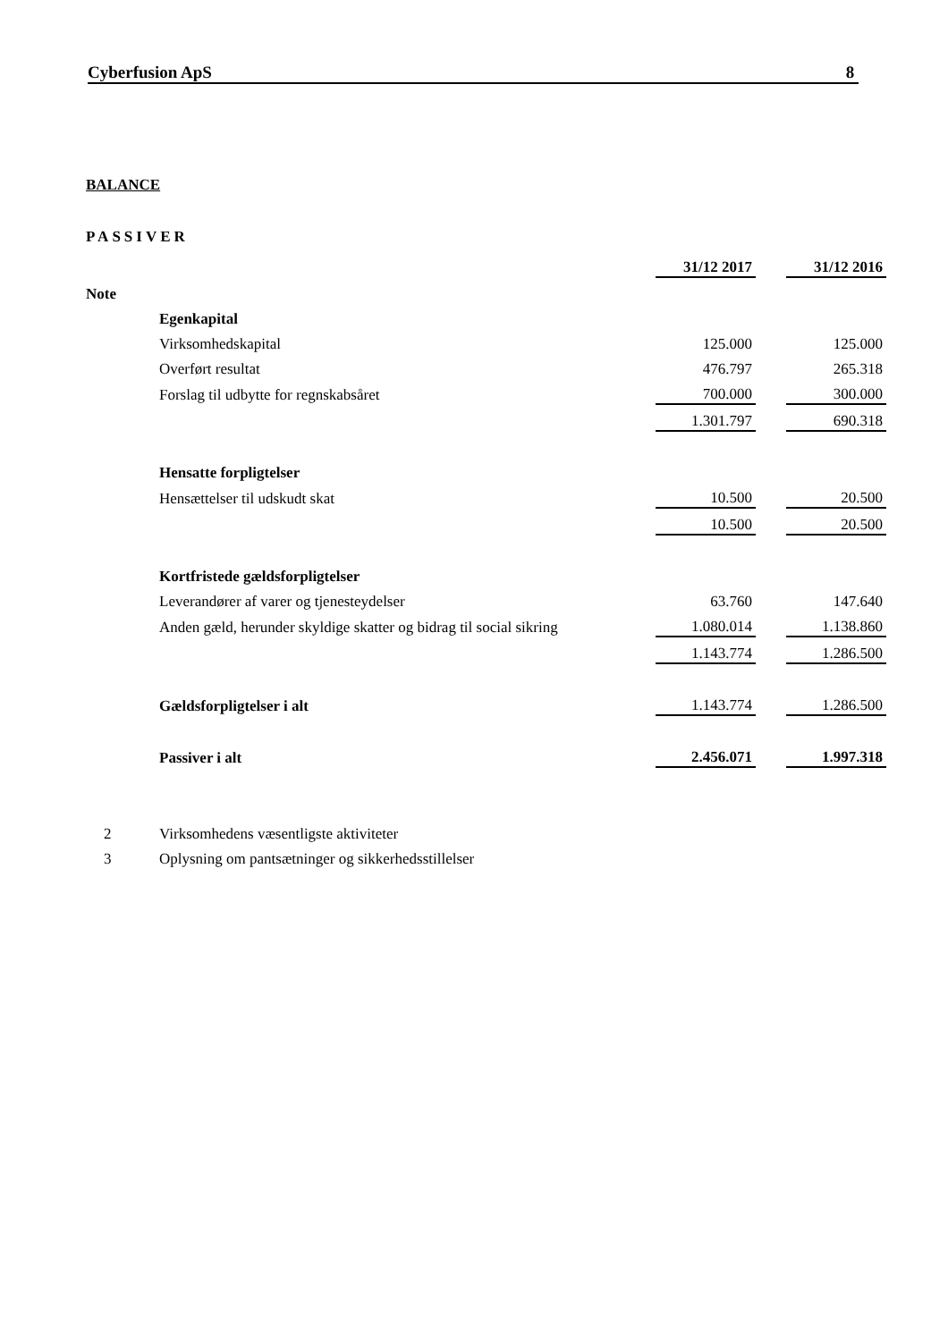Cyberfusion ApS 8
BALANCE
PASSIVER
| | | 31/12 2017 | | 31/12 2016 |
| Note | | | | |
| | Egenkapital | | | |
| | Virksomhedskapital | 125.000 | | 125.000 |
| | Overført resultat | 476.797 | | 265.318 |
| | Forslag til udbytte for regnskabsåret | 700.000 | | 300.000 |
| | | 1.301.797 | | 690.318 |
| | Hensatte forpligtelser | | | |
| | Hensættelser til udskudt skat | 10.500 | | 20.500 |
| | | 10.500 | | 20.500 |
| | Kortfristede gældsforpligtelser | | | |
| | Leverandører af varer og tjenesteydelser | 63.760 | | 147.640 |
| | Anden gæld, herunder skyldige skatter og bidrag til social sikring | 1.080.014 | | 1.138.860 |
| | | 1.143.774 | | 1.286.500 |
| | Gældsforpligtelser i alt | 1.143.774 | | 1.286.500 |
| | Passiver i alt | 2.456.071 | | 1.997.318 |
| 2 | Virksomhedens væsentligste aktiviteter | | | |
| 3 | Oplysning om pantsætninger og sikkerhedsstillelser | | | |